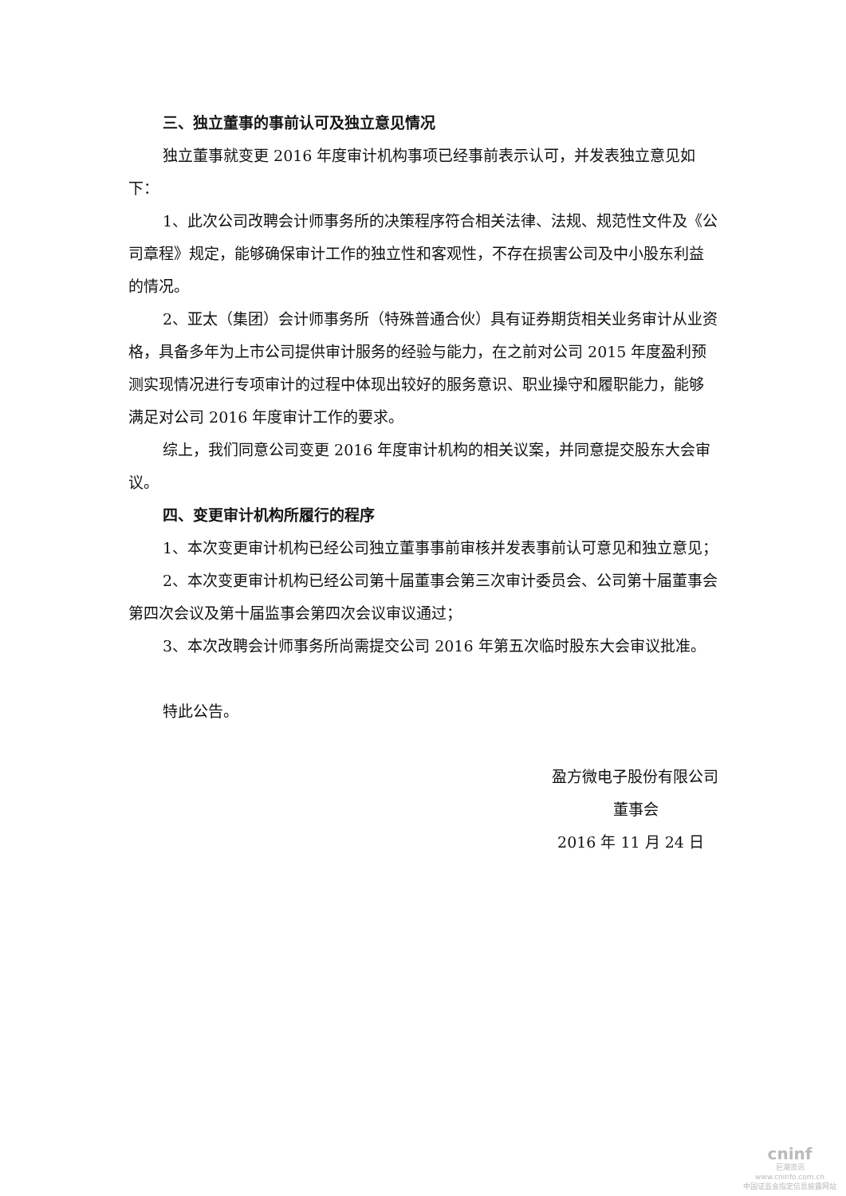三、独立董事的事前认可及独立意见情况
独立董事就变更 2016 年度审计机构事项已经事前表示认可，并发表独立意见如下：
1、此次公司改聘会计师事务所的决策程序符合相关法律、法规、规范性文件及《公司章程》规定，能够确保审计工作的独立性和客观性，不存在损害公司及中小股东利益的情况。
2、亚太（集团）会计师事务所（特殊普通合伙）具有证券期货相关业务审计从业资格，具备多年为上市公司提供审计服务的经验与能力，在之前对公司 2015 年度盈利预测实现情况进行专项审计的过程中体现出较好的服务意识、职业操守和履职能力，能够满足对公司 2016 年度审计工作的要求。
综上，我们同意公司变更 2016 年度审计机构的相关议案，并同意提交股东大会审议。
四、变更审计机构所履行的程序
1、本次变更审计机构已经公司独立董事事前审核并发表事前认可意见和独立意见；
2、本次变更审计机构已经公司第十届董事会第三次审计委员会、公司第十届董事会第四次会议及第十届监事会第四次会议审议通过；
3、本次改聘会计师事务所尚需提交公司 2016 年第五次临时股东大会审议批准。
特此公告。
盈方微电子股份有限公司
董事会
2016 年 11 月 24 日
cninf
巨潮资讯
www.cninfo.com.cn
中国证监会指定信息披露网站